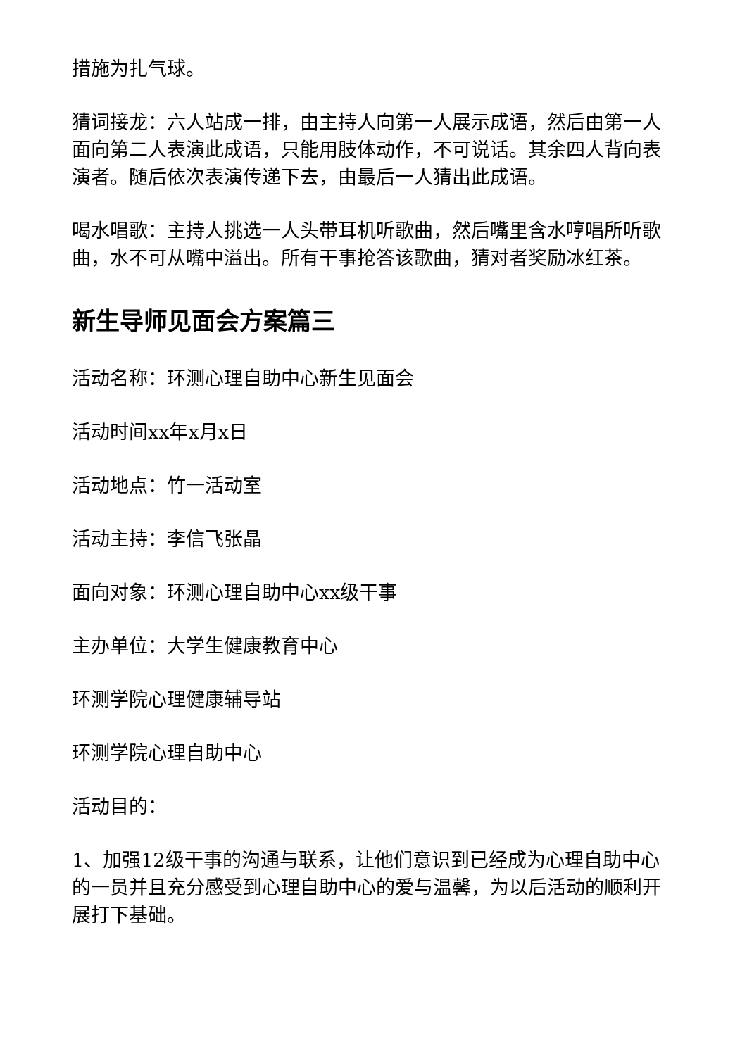措施为扎气球。
猜词接龙：六人站成一排，由主持人向第一人展示成语，然后由第一人面向第二人表演此成语，只能用肢体动作，不可说话。其余四人背向表演者。随后依次表演传递下去，由最后一人猜出此成语。
喝水唱歌：主持人挑选一人头带耳机听歌曲，然后嘴里含水哼唱所听歌曲，水不可从嘴中溢出。所有干事抢答该歌曲，猜对者奖励冰红茶。
新生导师见面会方案篇三
活动名称：环测心理自助中心新生见面会
活动时间xx年x月x日
活动地点：竹一活动室
活动主持：李信飞张晶
面向对象：环测心理自助中心xx级干事
主办单位：大学生健康教育中心
环测学院心理健康辅导站
环测学院心理自助中心
活动目的：
1、加强12级干事的沟通与联系，让他们意识到已经成为心理自助中心的一员并且充分感受到心理自助中心的爱与温馨，为以后活动的顺利开展打下基础。